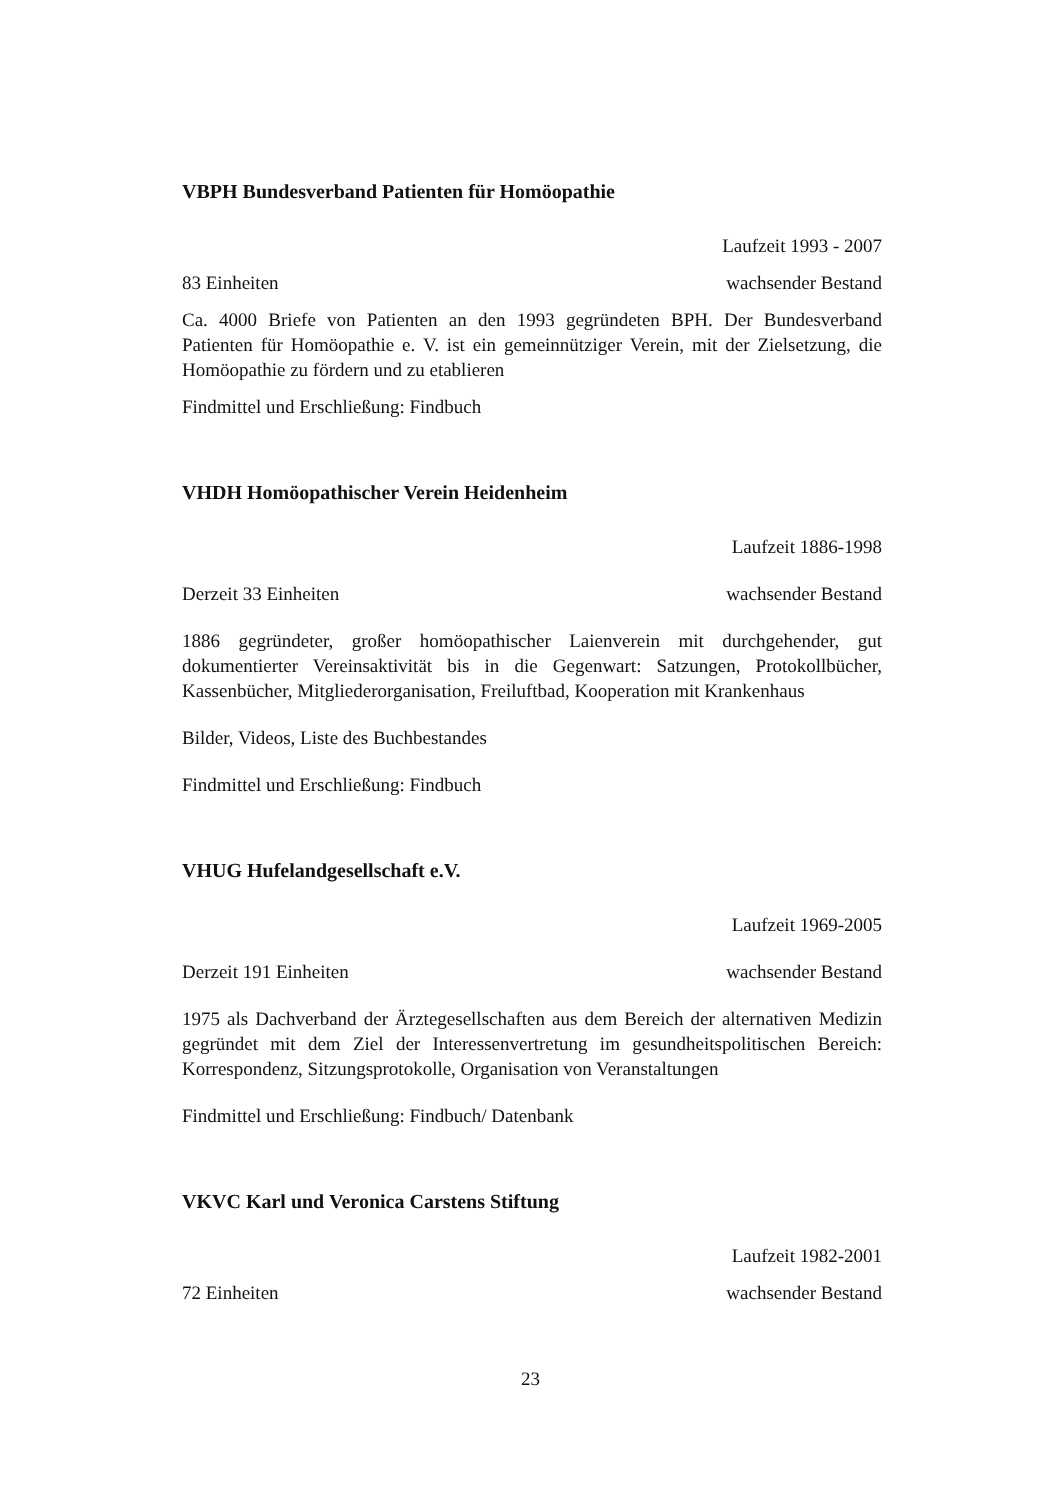VBPH Bundesverband Patienten für Homöopathie
Laufzeit 1993 - 2007
83 Einheiten wachsender Bestand
Ca. 4000 Briefe von Patienten an den 1993 gegründeten BPH. Der Bundesverband Patienten für Homöopathie e. V. ist ein gemeinnütziger Verein, mit der Zielsetzung, die Homöopathie zu fördern und zu etablieren
Findmittel und Erschließung: Findbuch
VHDH Homöopathischer Verein Heidenheim
Laufzeit 1886-1998
Derzeit 33 Einheiten wachsender Bestand
1886 gegründeter, großer homöopathischer Laienverein mit durchgehender, gut dokumentierter Vereinsaktivität bis in die Gegenwart: Satzungen, Protokollbücher, Kassenbücher, Mitgliederorganisation, Freiluftbad, Kooperation mit Krankenhaus
Bilder, Videos, Liste des Buchbestandes
Findmittel und Erschließung: Findbuch
VHUG Hufelandgesellschaft e.V.
Laufzeit 1969-2005
Derzeit 191 Einheiten wachsender Bestand
1975 als Dachverband der Ärztegesellschaften aus dem Bereich der alternativen Medizin gegründet mit dem Ziel der Interessenvertretung im gesundheitspolitischen Bereich: Korrespondenz, Sitzungsprotokolle, Organisation von Veranstaltungen
Findmittel und Erschließung: Findbuch/ Datenbank
VKVC Karl und Veronica Carstens Stiftung
Laufzeit 1982-2001
72 Einheiten wachsender Bestand
23